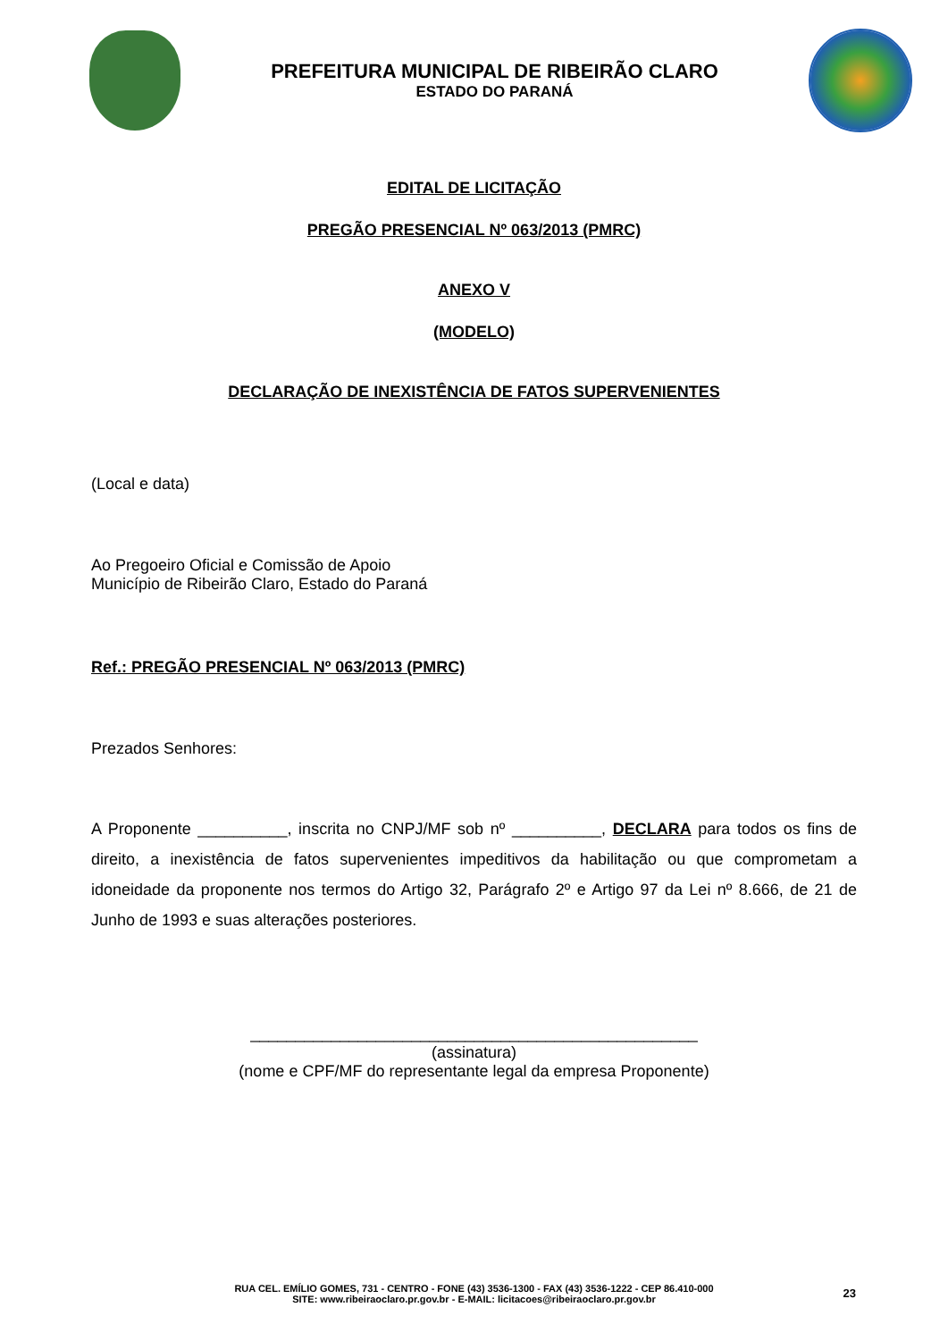PREFEITURA MUNICIPAL DE RIBEIRÃO CLARO
ESTADO DO PARANÁ
EDITAL DE LICITAÇÃO
PREGÃO PRESENCIAL Nº 063/2013 (PMRC)
ANEXO V
(MODELO)
DECLARAÇÃO DE INEXISTÊNCIA DE FATOS SUPERVENIENTES
(Local e data)
Ao Pregoeiro Oficial e Comissão de Apoio
Município de Ribeirão Claro, Estado do Paraná
Ref.: PREGÃO PRESENCIAL Nº 063/2013 (PMRC)
Prezados Senhores:
A Proponente __________, inscrita no CNPJ/MF sob nº __________, DECLARA para todos os fins de direito, a inexistência de fatos supervenientes impeditivos da habilitação ou que comprometam a idoneidade da proponente nos termos do Artigo 32, Parágrafo 2º e Artigo 97 da Lei nº 8.666, de 21 de Junho de 1993 e suas alterações posteriores.
__________________________________________________
(assinatura)
(nome e CPF/MF do representante legal da empresa Proponente)
RUA CEL. EMÍLIO GOMES, 731 - CENTRO - FONE (43) 3536-1300 - FAX (43) 3536-1222 - CEP 86.410-000
SITE: www.ribeiraoclaro.pr.gov.br - E-MAIL: licitacoes@ribeiraoclaro.pr.gov.br
23